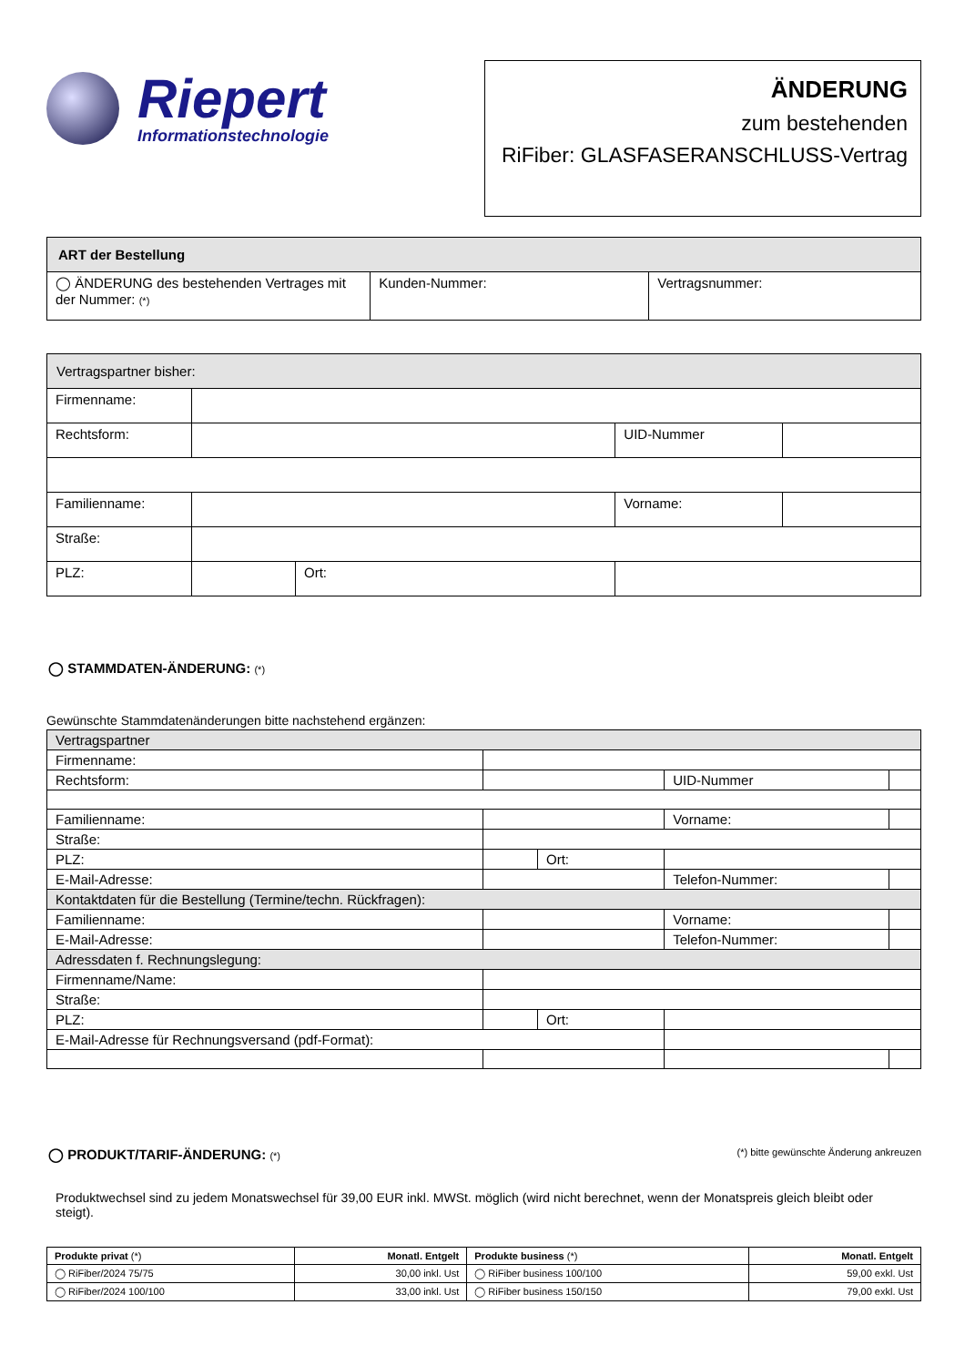Riepert
Informationstechnologie
ÄNDERUNG
zum bestehenden
RiFiber: GLASFASERANSCHLUSS-Vertrag
| ART der Bestellung | | |
| --- | --- | --- |
| ◯ ÄNDERUNG des bestehenden Vertrages mit der Nummer: (*) | Kunden-Nummer: | Vertragsnummer: |
| Vertragspartner bisher: | | | | |
| --- | --- | --- | --- | --- |
| Firmenname: | | | | |
| Rechtsform: | | | UID-Nummer | |
| Familienname: | | | Vorname: | |
| Straße: | | | | |
| PLZ: | | Ort: | | |
◯ STAMMDATEN-ÄNDERUNG: (*)
Gewünschte Stammdatenänderungen bitte nachstehend ergänzen:
| Vertragspartner | | | | |
| --- | --- | --- | --- | --- |
| Firmenname: | | | | |
| Rechtsform: | | | UID-Nummer | |
| Familienname: | | | Vorname: | |
| Straße: | | | | |
| PLZ: | | Ort: | | |
| E-Mail-Adresse: | | | Telefon-Nummer: | |
| Kontaktdaten für die Bestellung (Termine/techn. Rückfragen): | | | | |
| Familienname: | | | Vorname: | |
| E-Mail-Adresse: | | | Telefon-Nummer: | |
| Adressdaten f. Rechnungslegung: | | | | |
| Firmenname/Name: | | | | |
| Straße: | | | | |
| PLZ: | | Ort: | | |
| E-Mail-Adresse für Rechnungsversand (pdf-Format): | | | | |
◯ PRODUKT/TARIF-ÄNDERUNG: (*) (*) bitte gewünschte Änderung ankreuzen
Produktwechsel sind zu jedem Monatswechsel für 39,00 EUR inkl. MWSt. möglich (wird nicht berechnet, wenn der Monatspreis gleich bleibt oder steigt).
| Produkte privat (*) | Monatl. Entgelt | Produkte business (*) | Monatl. Entgelt |
| --- | --- | --- | --- |
| ◯ RiFiber/2024 75/75 | 30,00 inkl. Ust | ◯ RiFiber business 100/100 | 59,00 exkl. Ust |
| ◯ RiFiber/2024 100/100 | 33,00 inkl. Ust | ◯ RiFiber business 150/150 | 79,00 exkl. Ust |